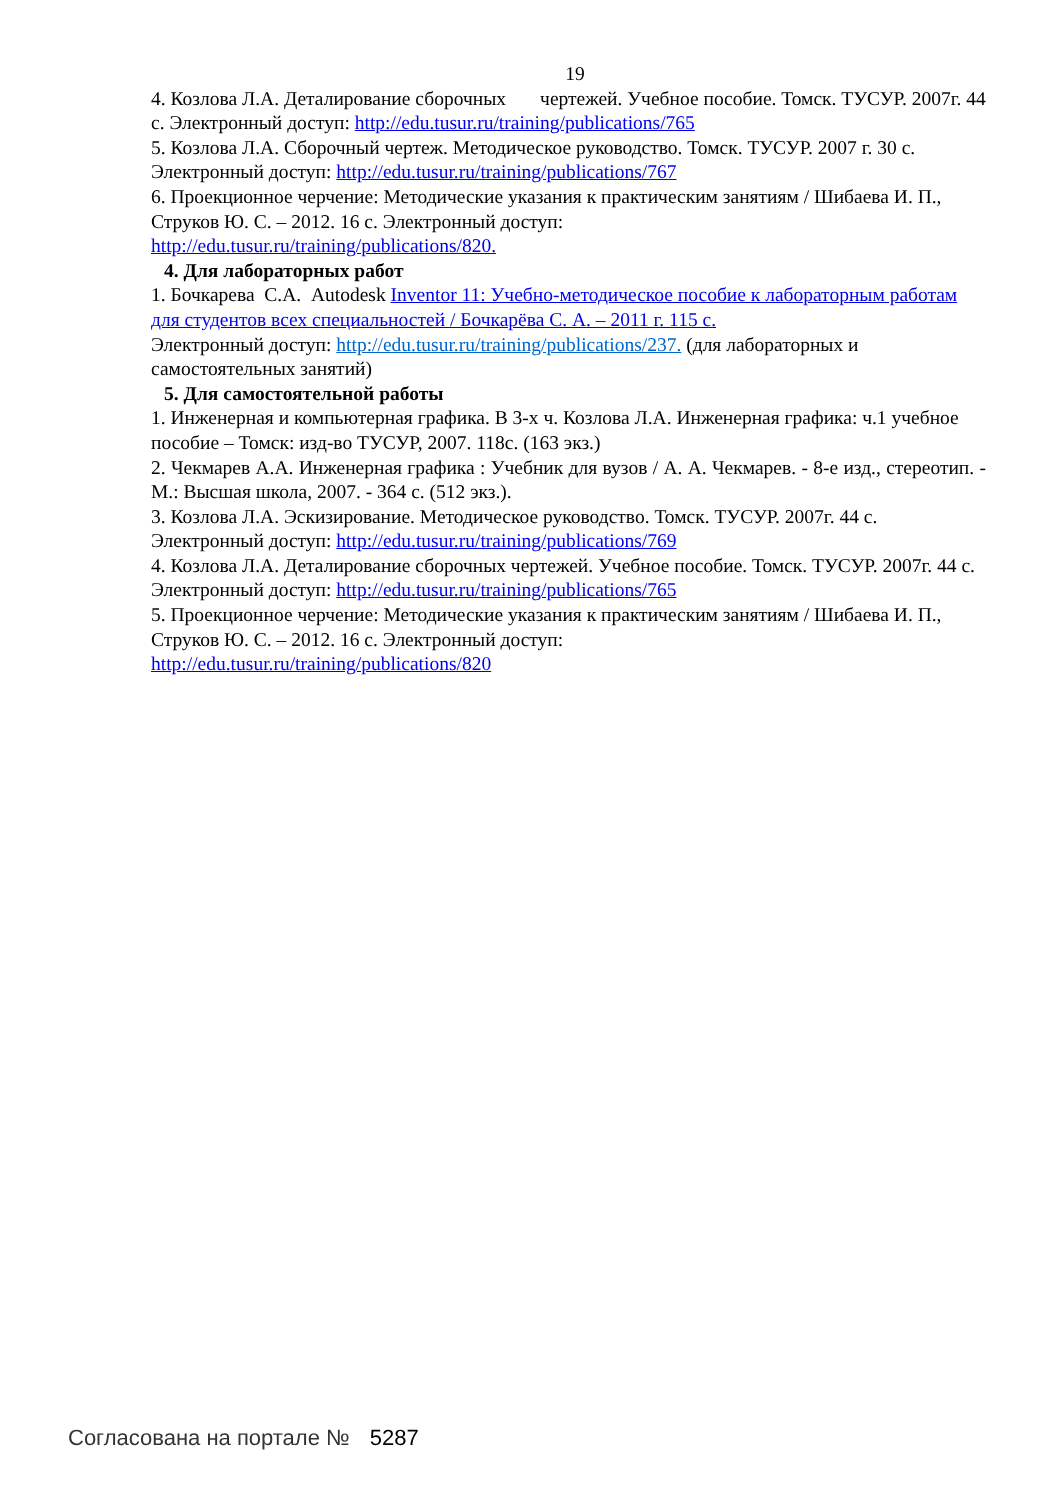19
4. Козлова Л.А. Деталирование сборочных чертежей. Учебное пособие. Томск. ТУСУР. 2007г. 44 с. Электронный доступ: http://edu.tusur.ru/training/publications/765
5. Козлова Л.А. Сборочный чертеж. Методическое руководство. Томск. ТУСУР. 2007 г. 30 с. Электронный доступ: http://edu.tusur.ru/training/publications/767
6. Проекционное черчение: Методические указания к практическим занятиям / Шибаева И. П., Струков Ю. С. – 2012. 16 с. Электронный доступ:
http://edu.tusur.ru/training/publications/820.
4. Для лабораторных работ
1. Бочкарева С.А. Autodesk Inventor 11: Учебно-методическое пособие к лабораторным работам для студентов всех специальностей / Бочкарёва С. А. – 2011 г. 115 с.
Электронный доступ: http://edu.tusur.ru/training/publications/237. (для лабораторных и самостоятельных занятий)
5. Для самостоятельной работы
1. Инженерная и компьютерная графика. В 3-х ч. Козлова Л.А. Инженерная графика: ч.1 учебное пособие – Томск: изд-во ТУСУР, 2007. 118с. (163 экз.)
2. Чекмарев А.А. Инженерная графика : Учебник для вузов / А. А. Чекмарев. - 8-е изд., стереотип. - М.: Высшая школа, 2007. - 364 с. (512 экз.).
3. Козлова Л.А. Эскизирование. Методическое руководство. Томск. ТУСУР. 2007г. 44 с. Электронный доступ: http://edu.tusur.ru/training/publications/769
4. Козлова Л.А. Деталирование сборочных чертежей. Учебное пособие. Томск. ТУСУР. 2007г. 44 с. Электронный доступ: http://edu.tusur.ru/training/publications/765
5. Проекционное черчение: Методические указания к практическим занятиям / Шибаева И. П., Струков Ю. С. – 2012. 16 с. Электронный доступ:
http://edu.tusur.ru/training/publications/820
Согласована на портале № 5287